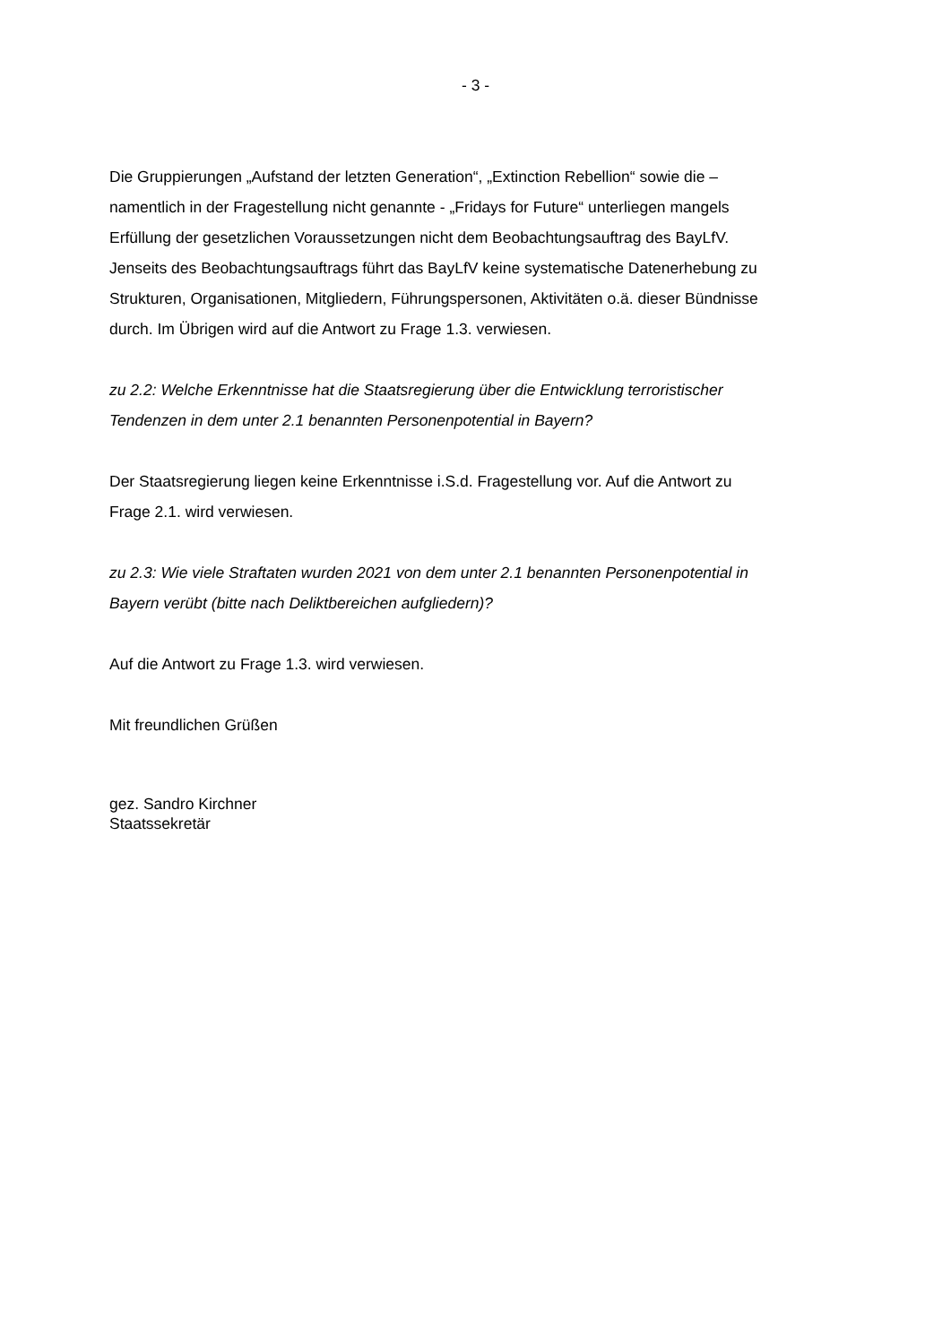- 3 -
Die Gruppierungen „Aufstand der letzten Generation“, „Extinction Rebellion“ sowie die – namentlich in der Fragestellung nicht genannte - „Fridays for Future“ unterliegen mangels Erfüllung der gesetzlichen Voraussetzungen nicht dem Beobachtungsauftrag des BayLfV. Jenseits des Beobachtungsauftrags führt das BayLfV keine systematische Datenerhebung zu Strukturen, Organisationen, Mitgliedern, Führungspersonen, Aktivitäten o.ä. dieser Bündnisse durch. Im Übrigen wird auf die Antwort zu Frage 1.3. verwiesen.
zu 2.2: Welche Erkenntnisse hat die Staatsregierung über die Entwicklung terroristischer Tendenzen in dem unter 2.1 benannten Personenpotential in Bayern?
Der Staatsregierung liegen keine Erkenntnisse i.S.d. Fragestellung vor. Auf die Antwort zu Frage 2.1. wird verwiesen.
zu 2.3: Wie viele Straftaten wurden 2021 von dem unter 2.1 benannten Personenpotential in Bayern verübt (bitte nach Deliktbereichen aufgliedern)?
Auf die Antwort zu Frage 1.3. wird verwiesen.
Mit freundlichen Grüßen
gez. Sandro Kirchner
Staatssekretär